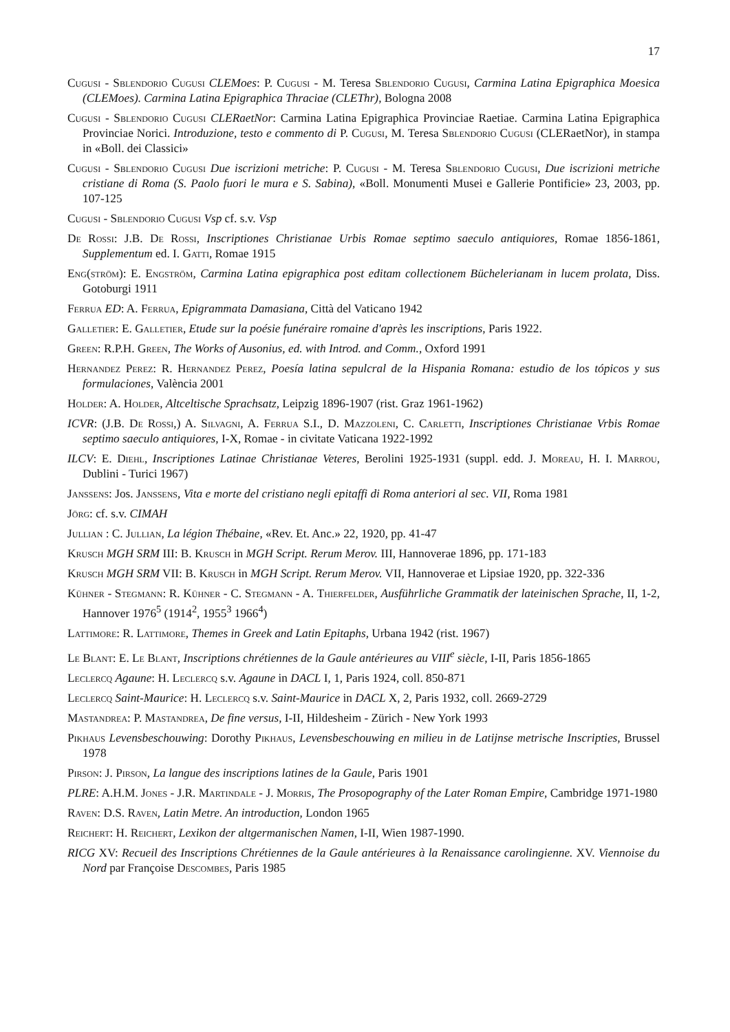17
Cugusi - Sblendorio Cugusi CLEMoes: P. Cugusi - M. Teresa Sblendorio Cugusi, Carmina Latina Epigraphica Moesica (CLEMoes). Carmina Latina Epigraphica Thraciae (CLEThr), Bologna 2008
Cugusi - Sblendorio Cugusi CLERaetNor: Carmina Latina Epigraphica Provinciae Raetiae. Carmina Latina Epigraphica Provinciae Norici. Introduzione, testo e commento di P. Cugusi, M. Teresa Sblendorio Cugusi (CLERaetNor), in stampa in «Boll. dei Classici»
Cugusi - Sblendorio Cugusi Due iscrizioni metriche: P. Cugusi - M. Teresa Sblendorio Cugusi, Due iscrizioni metriche cristiane di Roma (S. Paolo fuori le mura e S. Sabina), «Boll. Monumenti Musei e Gallerie Pontificie» 23, 2003, pp. 107-125
Cugusi - Sblendorio Cugusi Vsp cf. s.v. Vsp
De Rossi: J.B. De Rossi, Inscriptiones Christianae Urbis Romae septimo saeculo antiquiores, Romae 1856-1861, Supplementum ed. I. Gatti, Romae 1915
Eng(ström): E. Engström, Carmina Latina epigraphica post editam collectionem Büchelerianam in lucem prolata, Diss. Gotoburgi 1911
Ferrua ED: A. Ferrua, Epigrammata Damasiana, Città del Vaticano 1942
Galletier: E. Galletier, Etude sur la poésie funéraire romaine d'après les inscriptions, Paris 1922.
Green: R.P.H. Green, The Works of Ausonius, ed. with Introd. and Comm., Oxford 1991
Hernandez Perez: R. Hernandez Perez, Poesía latina sepulcral de la Hispania Romana: estudio de los tópicos y sus formulaciones, València 2001
Holder: A. Holder, Altceltische Sprachsatz, Leipzig 1896-1907 (rist. Graz 1961-1962)
ICVR: (J.B. De Rossi,) A. Silvagni, A. Ferrua S.I., D. Mazzoleni, C. Carletti, Inscriptiones Christianae Vrbis Romae septimo saeculo antiquiores, I-X, Romae - in civitate Vaticana 1922-1992
ILCV: E. Diehl, Inscriptiones Latinae Christianae Veteres, Berolini 1925-1931 (suppl. edd. J. Moreau, H. I. Marrou, Dublini - Turici 1967)
Janssens: Jos. Janssens, Vita e morte del cristiano negli epitaffi di Roma anteriori al sec. VII, Roma 1981
Jörg: cf. s.v. CIMAH
Jullian : C. Jullian, La légion Thébaine, «Rev. Et. Anc.» 22, 1920, pp. 41-47
Krusch MGH SRM III: B. Krusch in MGH Script. Rerum Merov. III, Hannoverae 1896, pp. 171-183
Krusch MGH SRM VII: B. Krusch in MGH Script. Rerum Merov. VII, Hannoverae et Lipsiae 1920, pp. 322-336
Kühner - Stegmann: R. Kühner - C. Stegmann - A. Thierfelder, Ausführliche Grammatik der lateinischen Sprache, II, 1-2, Hannover 1976<sup>5</sup> (1914<sup>2</sup>, 1955<sup>3</sup> 1966<sup>4</sup>)
Lattimore: R. Lattimore, Themes in Greek and Latin Epitaphs, Urbana 1942 (rist. 1967)
Le Blant: E. Le Blant, Inscriptions chrétiennes de la Gaule antérieures au VIII<sup>e</sup> siècle, I-II, Paris 1856-1865
Leclercq Agaune: H. Leclercq s.v. Agaune in DACL I, 1, Paris 1924, coll. 850-871
Leclercq Saint-Maurice: H. Leclercq s.v. Saint-Maurice in DACL X, 2, Paris 1932, coll. 2669-2729
Mastandrea: P. Mastandrea, De fine versus, I-II, Hildesheim - Zürich - New York 1993
Pikhaus Levensbeschouwing: Dorothy Pikhaus, Levensbeschouwing en milieu in de Latijnse metrische Inscripties, Brussel 1978
Pirson: J. Pirson, La langue des inscriptions latines de la Gaule, Paris 1901
PLRE: A.H.M. Jones - J.R. Martindale - J. Morris, The Prosopography of the Later Roman Empire, Cambridge 1971-1980
Raven: D.S. Raven, Latin Metre. An introduction, London 1965
Reichert: H. Reichert, Lexikon der altgermanischen Namen, I-II, Wien 1987-1990.
RICG XV: Recueil des Inscriptions Chrétiennes de la Gaule antérieures à la Renaissance carolingienne. XV. Viennoise du Nord par Françoise Descombes, Paris 1985